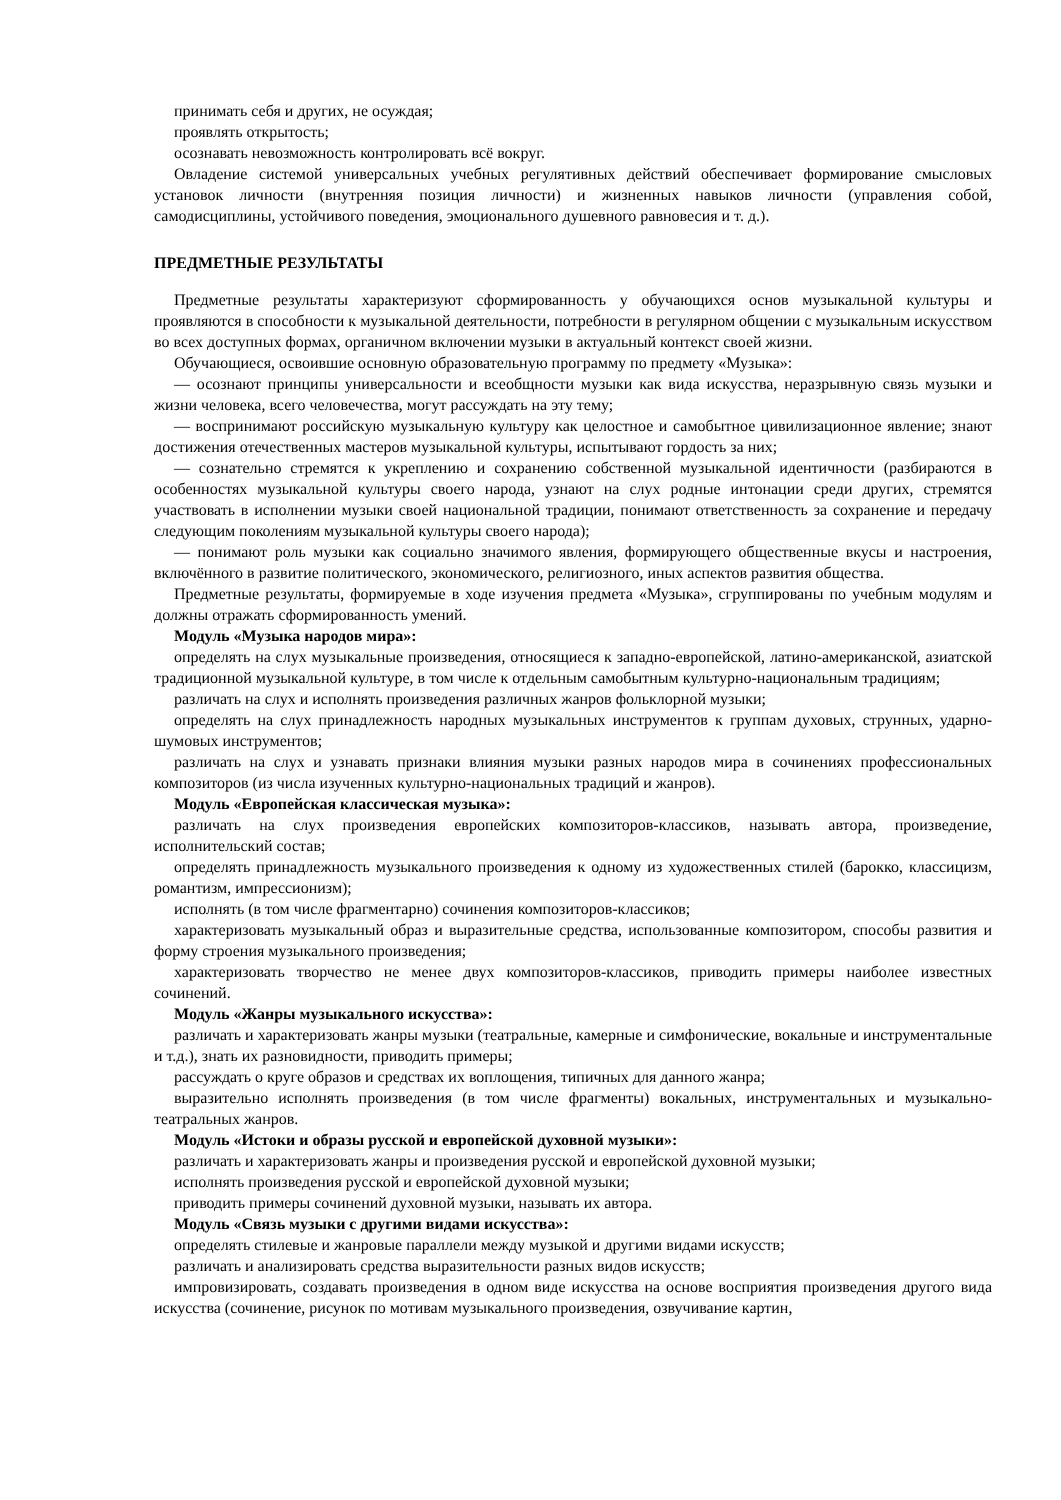принимать себя и других, не осуждая;
проявлять открытость;
осознавать невозможность контролировать всё вокруг.
Овладение системой универсальных учебных регулятивных действий обеспечивает формирование смысловых установок личности (внутренняя позиция личности) и жизненных навыков личности (управления собой, самодисциплины, устойчивого поведения, эмоционального душевного равновесия и т. д.).
ПРЕДМЕТНЫЕ РЕЗУЛЬТАТЫ
Предметные результаты характеризуют сформированность у обучающихся основ музыкальной культуры и проявляются в способности к музыкальной деятельности, потребности в регулярном общении с музыкальным искусством во всех доступных формах, органичном включении музыки в актуальный контекст своей жизни.
Обучающиеся, освоившие основную образовательную программу по предмету «Музыка»:
— осознают принципы универсальности и всеобщности музыки как вида искусства, неразрывную связь музыки и жизни человека, всего человечества, могут рассуждать на эту тему;
— воспринимают российскую музыкальную культуру как целостное и самобытное цивилизационное явление; знают достижения отечественных мастеров музыкальной культуры, испытывают гордость за них;
— сознательно стремятся к укреплению и сохранению собственной музыкальной идентичности (разбираются в особенностях музыкальной культуры своего народа, узнают на слух родные интонации среди других, стремятся участвовать в исполнении музыки своей национальной традиции, понимают ответственность за сохранение и передачу следующим поколениям музыкальной культуры своего народа);
— понимают роль музыки как социально значимого явления, формирующего общественные вкусы и настроения, включённого в развитие политического, экономического, религиозного, иных аспектов развития общества.
Предметные результаты, формируемые в ходе изучения предмета «Музыка», сгруппированы по учебным модулям и должны отражать сформированность умений.
Модуль «Музыка народов мира»:
определять на слух музыкальные произведения, относящиеся к западно-европейской, латино-американской, азиатской традиционной музыкальной культуре, в том числе к отдельным самобытным культурно-национальным традициям;
различать на слух и исполнять произведения различных жанров фольклорной музыки;
определять на слух принадлежность народных музыкальных инструментов к группам духовых, струнных, ударно-шумовых инструментов;
различать на слух и узнавать признаки влияния музыки разных народов мира в сочинениях профессиональных композиторов (из числа изученных культурно-национальных традиций и жанров).
Модуль «Европейская классическая музыка»:
различать на слух произведения европейских композиторов-классиков, называть автора, произведение, исполнительский состав;
определять принадлежность музыкального произведения к одному из художественных стилей (барокко, классицизм, романтизм, импрессионизм);
исполнять (в том числе фрагментарно) сочинения композиторов-классиков;
характеризовать музыкальный образ и выразительные средства, использованные композитором, способы развития и форму строения музыкального произведения;
характеризовать творчество не менее двух композиторов-классиков, приводить примеры наиболее известных сочинений.
Модуль «Жанры музыкального искусства»:
различать и характеризовать жанры музыки (театральные, камерные и симфонические, вокальные и инструментальные и т.д.), знать их разновидности, приводить примеры;
рассуждать о круге образов и средствах их воплощения, типичных для данного жанра;
выразительно исполнять произведения (в том числе фрагменты) вокальных, инструментальных и музыкально-театральных жанров.
Модуль «Истоки и образы русской и европейской духовной музыки»:
различать и характеризовать жанры и произведения русской и европейской духовной музыки;
исполнять произведения русской и европейской духовной музыки;
приводить примеры сочинений духовной музыки, называть их автора.
Модуль «Связь музыки с другими видами искусства»:
определять стилевые и жанровые параллели между музыкой и другими видами искусств;
различать и анализировать средства выразительности разных видов искусств;
импровизировать, создавать произведения в одном виде искусства на основе восприятия произведения другого вида искусства (сочинение, рисунок по мотивам музыкального произведения, озвучивание картин,